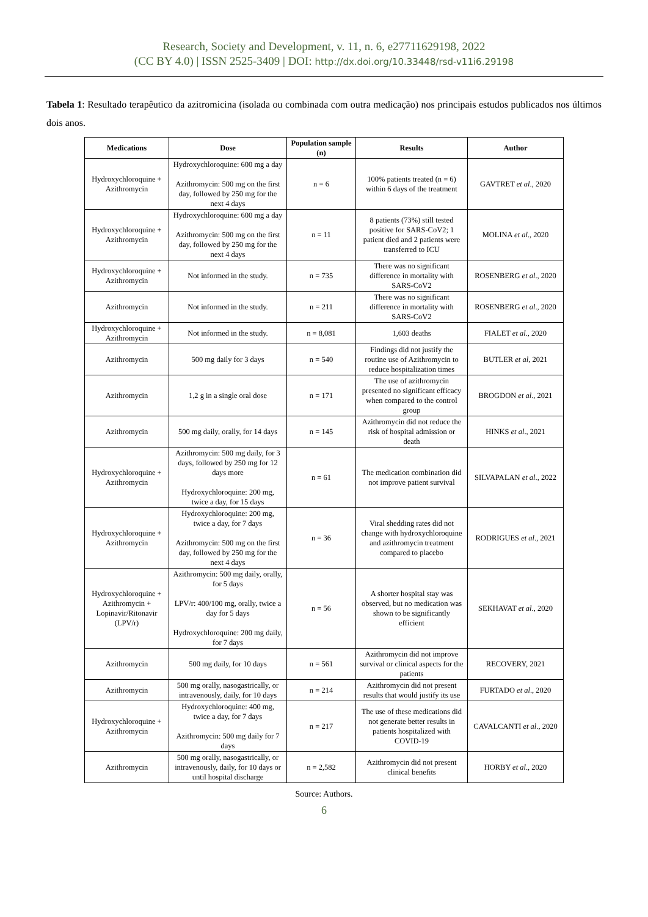Research, Society and Development, v. 11, n. 6, e27711629198, 2022
(CC BY 4.0) | ISSN 2525-3409 | DOI: http://dx.doi.org/10.33448/rsd-v11i6.29198
Tabela 1: Resultado terapêutico da azitromicina (isolada ou combinada com outra medicação) nos principais estudos publicados nos últimos dois anos.
| Medications | Dose | Population sample (n) | Results | Author |
| --- | --- | --- | --- | --- |
| Hydroxychloroquine + Azithromycin | Hydroxychloroquine: 600 mg a day Azithromycin: 500 mg on the first day, followed by 250 mg for the next 4 days | n = 6 | 100% patients treated (n = 6) within 6 days of the treatment | GAVTRET et al ., 2020 |
| Hydroxychloroquine + Azithromycin | Hydroxychloroquine: 600 mg a day Azithromycin: 500 mg on the first day, followed by 250 mg for the next 4 days | n = 11 | 8 patients (73%) still tested positive for SARS-CoV2; 1 patient died and 2 patients were transferred to ICU | MOLINA et al ., 2020 |
| Hydroxychloroquine + Azithromycin | Not informed in the study. | n = 735 | There was no significant difference in mortality with SARS-CoV2 | ROSENBERG et al ., 2020 |
| Azithromycin | Not informed in the study. | n = 211 | There was no significant difference in mortality with SARS-CoV2 | ROSENBERG et al ., 2020 |
| Hydroxychloroquine + Azithromycin | Not informed in the study. | n = 8,081 | 1,603 deaths | FIALET et al ., 2020 |
| Azithromycin | 500 mg daily for 3 days | n = 540 | Findings did not justify the routine use of Azithromycin to reduce hospitalization times | BUTLER et al , 2021 |
| Azithromycin | 1,2 g in a single oral dose | n = 171 | The use of azithromycin presented no significant efficacy when compared to the control group | BROGDON et al ., 2021 |
| Azithromycin | 500 mg daily, orally, for 14 days | n = 145 | Azithromycin did not reduce the risk of hospital admission or death | HINKS et al ., 2021 |
| Hydroxychloroquine + Azithromycin | Azithromycin: 500 mg daily, for 3 days, followed by 250 mg for 12 days more Hydroxychloroquine: 200 mg, twice a day, for 15 days | n = 61 | The medication combination did not improve patient survival | SILVAPALAN et al ., 2022 |
| Hydroxychloroquine + Azithromycin | Hydroxychloroquine: 200 mg, twice a day, for 7 days Azithromycin: 500 mg on the first day, followed by 250 mg for the next 4 days | n = 36 | Viral shedding rates did not change with hydroxychloroquine and azithromycin treatment compared to placebo | RODRIGUES et al ., 2021 |
| Hydroxychloroquine + Azithromycin + Lopinavir/Ritonavir (LPV/r) | Azithromycin: 500 mg daily, orally, for 5 days LPV/r: 400/100 mg, orally, twice a day for 5 days Hydroxychloroquine: 200 mg daily, for 7 days | n = 56 | A shorter hospital stay was observed, but no medication was shown to be significantly efficient | SEKHAVAT et al ., 2020 |
| Azithromycin | 500 mg daily, for 10 days | n = 561 | Azithromycin did not improve survival or clinical aspects for the patients | RECOVERY, 2021 |
| Azithromycin | 500 mg orally, nasogastrically, or intravenously, daily, for 10 days | n = 214 | Azithromycin did not present results that would justify its use | FURTADO et al ., 2020 |
| Hydroxychloroquine + Azithromycin | Hydroxychloroquine: 400 mg, twice a day, for 7 days Azithromycin: 500 mg daily for 7 days | n = 217 | The use of these medications did not generate better results in patients hospitalized with COVID-19 | CAVALCANTI et al ., 2020 |
| Azithromycin | 500 mg orally, nasogastrically, or intravenously, daily, for 10 days or until hospital discharge | n = 2,582 | Azithromycin did not present clinical benefits | HORBY et al ., 2020 |
Source: Authors.
6